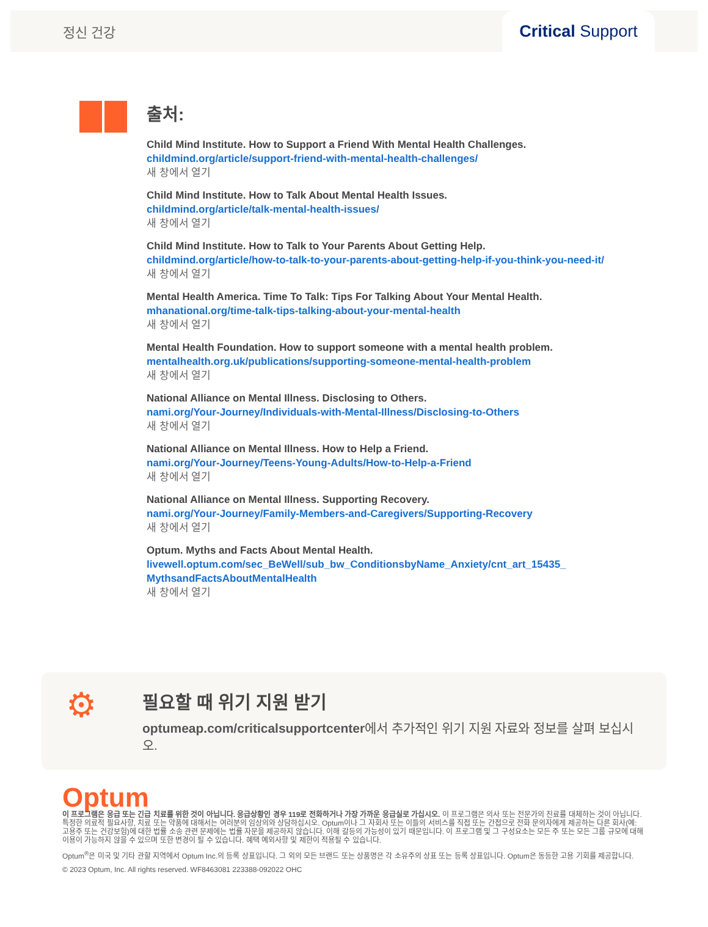정신 건강
Critical Support
출처:
Child Mind Institute. How to Support a Friend With Mental Health Challenges.
childmind.org/article/support-friend-with-mental-health-challenges/
새 창에서 열기
Child Mind Institute. How to Talk About Mental Health Issues.
childmind.org/article/talk-mental-health-issues/
새 창에서 열기
Child Mind Institute. How to Talk to Your Parents About Getting Help.
childmind.org/article/how-to-talk-to-your-parents-about-getting-help-if-you-think-you-need-it/
새 창에서 열기
Mental Health America. Time To Talk: Tips For Talking About Your Mental Health.
mhanational.org/time-talk-tips-talking-about-your-mental-health
새 창에서 열기
Mental Health Foundation. How to support someone with a mental health problem.
mentalhealth.org.uk/publications/supporting-someone-mental-health-problem
새 창에서 열기
National Alliance on Mental Illness. Disclosing to Others.
nami.org/Your-Journey/Individuals-with-Mental-Illness/Disclosing-to-Others
새 창에서 열기
National Alliance on Mental Illness. How to Help a Friend.
nami.org/Your-Journey/Teens-Young-Adults/How-to-Help-a-Friend
새 창에서 열기
National Alliance on Mental Illness. Supporting Recovery.
nami.org/Your-Journey/Family-Members-and-Caregivers/Supporting-Recovery
새 창에서 열기
Optum. Myths and Facts About Mental Health.
livewell.optum.com/sec_BeWell/sub_bw_ConditionsbyName_Anxiety/cnt_art_15435_ MythsandFactsAboutMentalHealth
새 창에서 열기
⚙
필요할 때 위기 지원 받기
optumeap.com/criticalsupportcenter에서 추가적인 위기 지원 자료와 정보를 살펴 보십시오.
Optum
이 프로그램은 응급 또는 긴급 치료를 위한 것이 아닙니다. 응급상황인 경우 119로 전화하거나 가장 가까운 응급실로 가십시오. 이 프로그램은 의사 또는 전문가의 진료를 대체하는 것이 아닙니다. 특정한 의료적 필요사항, 치료 또는 약품에 대해서는 여러분의 임상의와 상담하십시오. Optum이나 그 자회사 또는 이들의 서비스를 직접 또는 간접으로 전화 문의자에게 제공하는 다른 회사(예: 고용주 또는 건강보험)에 대한 법률 소송 관련 문제에는 법률 자문을 제공하지 않습니다. 이해 갈등의 가능성이 있기 때문입니다. 이 프로그램 및 그 구성요소는 모든 주 또는 모든 그룹 규모에 대해 이용이 가능하지 않을 수 있으며 또한 변경이 될 수 있습니다. 혜택 예외사항 및 제한이 적용될 수 있습니다.
Optum<sup>®</sup>은 미국 및 기타 관할 지역에서 Optum Inc.의 등록 상표입니다. 그 외의 모든 브랜드 또는 상품명은 각 소유주의 상표 또는 등록 상표입니다. Optum은 동등한 고용 기회를 제공합니다.
© 2023 Optum, Inc. All rights reserved. WF8463081 223388-092022 OHC